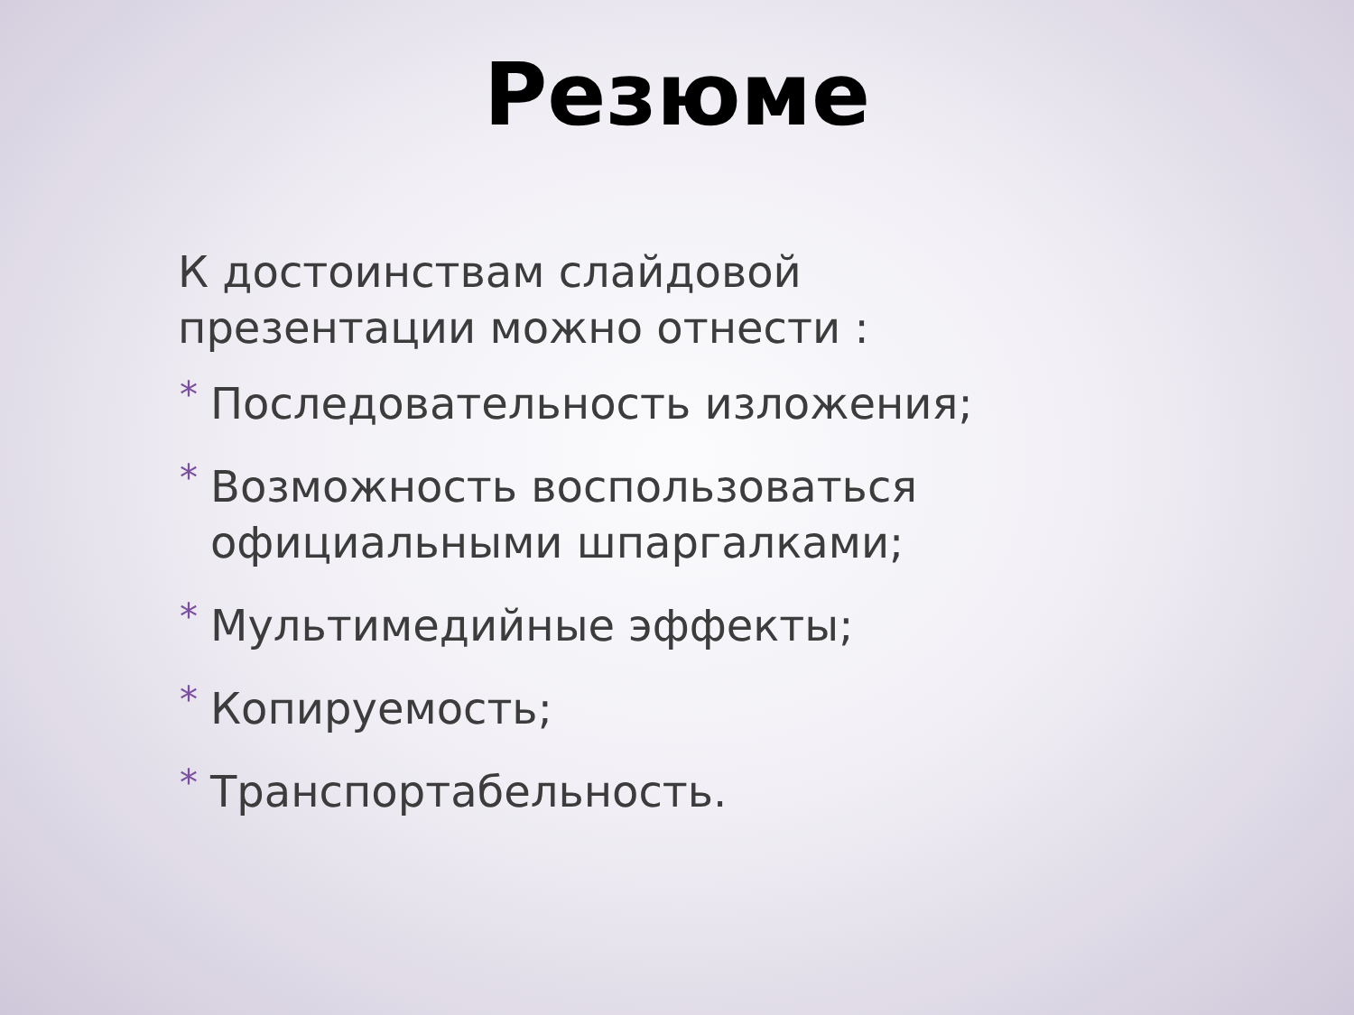Резюме
К достоинствам слайдовой презентации можно отнести :
* Последовательность изложения;
* Возможность воспользоваться официальными шпаргалками;
* Мультимедийные эффекты;
* Копируемость;
* Транспортабельность.